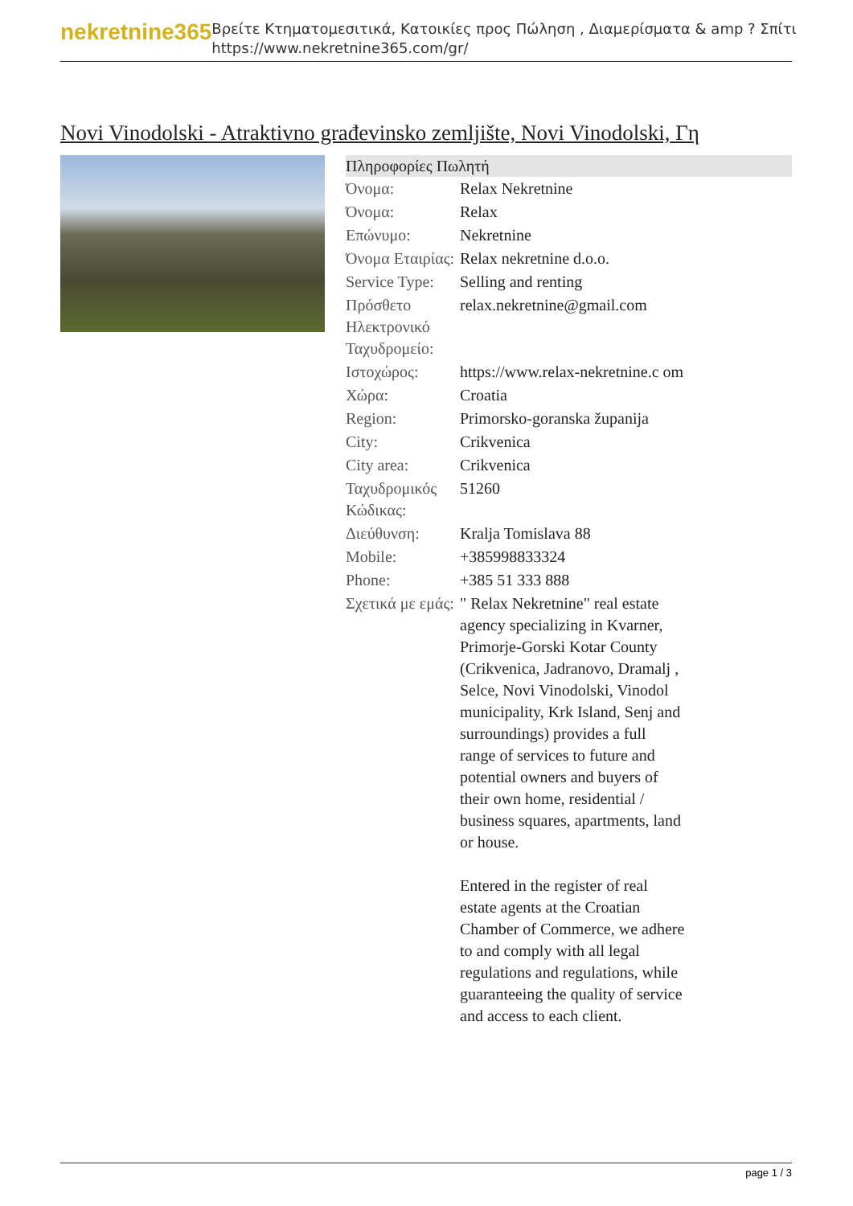nekretnine365
Βρείτε Κτηματομεσιτικά, Κατοικίες προς Πώληση , Διαμερίσματα & amp ? Σπίτι
https://www.nekretnine365.com/gr/
Novi Vinodolski - Atraktivno građevinsko zemljište, Novi Vinodolski, Γη
Πληροφορίες Πωλητή
| Όνομα: | Relax Nekretnine |
| Όνομα: | Relax |
| Επώνυμο: | Nekretnine |
| Όνομα Εταιρίας: | Relax nekretnine d.o.o. |
| Service Type: | Selling and renting |
| Πρόσθετο Ηλεκτρονικό Ταχυδρομείο: | relax.nekretnine@gmail.com |
| Ιστοχώρος: | https://www.relax-nekretnine.c om |
| Χώρα: | Croatia |
| Region: | Primorsko-goranska županija |
| City: | Crikvenica |
| City area: | Crikvenica |
| Ταχυδρομικός Κώδικας: | 51260 |
| Διεύθυνση: | Kralja Tomislava 88 |
| Mobile: | +385998833324 |
| Phone: | +385 51 333 888 |
| Σχετικά με εμάς: | " Relax Nekretnine" real estate agency specializing in Kvarner, Primorje-Gorski Kotar County (Crikvenica, Jadranovo, Dramalj , Selce, Novi Vinodolski, Vinodol municipality, Krk Island, Senj and surroundings) provides a full range of services to future and potential owners and buyers of their own home, residential / business squares, apartments, land or house. Entered in the register of real estate agents at the Croatian Chamber of Commerce, we adhere to and comply with all legal regulations and regulations, while guaranteeing the quality of service and access to each client. |
page 1 / 3